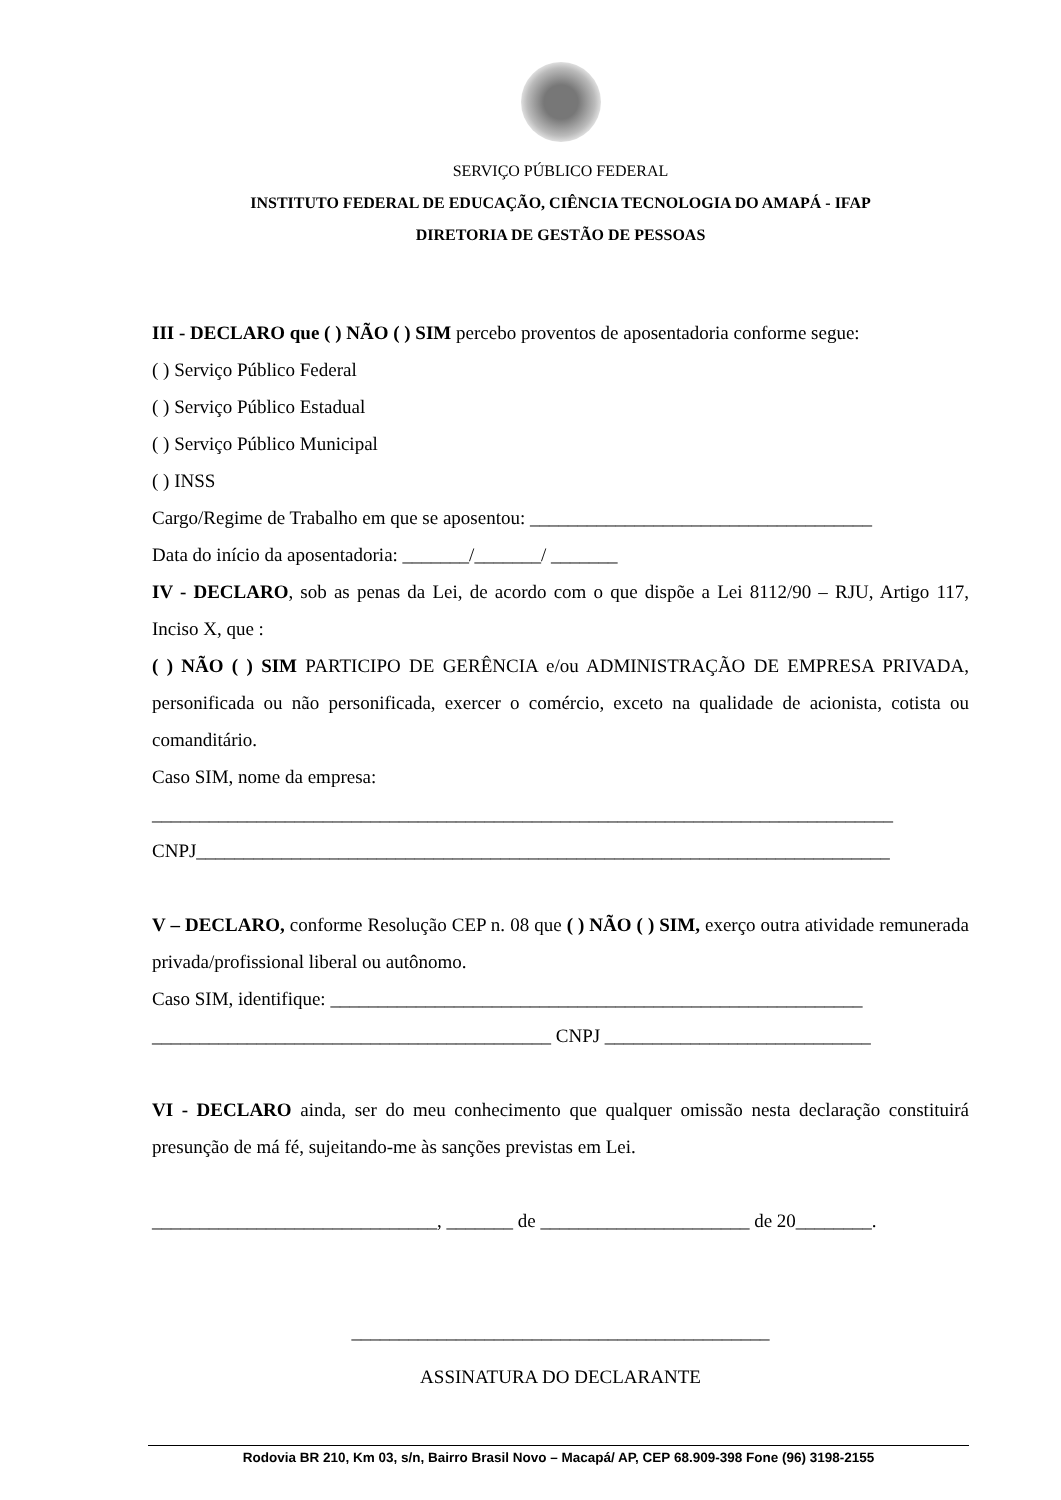SERVIÇO PÚBLICO FEDERAL
INSTITUTO FEDERAL DE EDUCAÇÃO, CIÊNCIA TECNOLOGIA DO AMAPÁ - IFAP
DIRETORIA DE GESTÃO DE PESSOAS
III - DECLARO que ( ) NÃO ( ) SIM percebo proventos de aposentadoria conforme segue:
( ) Serviço Público Federal
( ) Serviço Público Estadual
( ) Serviço Público Municipal
( ) INSS
Cargo/Regime de Trabalho em que se aposentou: ____________________________________
Data do início da aposentadoria: _______/_______/ _______
IV - DECLARO, sob as penas da Lei, de acordo com o que dispõe a Lei 8112/90 – RJU, Artigo 117, Inciso X, que :
( ) NÃO ( ) SIM PARTICIPO DE GERÊNCIA e/ou ADMINISTRAÇÃO DE EMPRESA PRIVADA, personificada ou não personificada, exercer o comércio, exceto na qualidade de acionista, cotista ou comanditário.
Caso SIM, nome da empresa:
______________________________________________________________________________
CNPJ_________________________________________________________________________
V – DECLARO, conforme Resolução CEP n. 08 que ( ) NÃO ( ) SIM, exerço outra atividade remunerada privada/profissional liberal ou autônomo.
Caso SIM, identifique: ________________________________________________________
__________________________________________ CNPJ ____________________________
VI - DECLARO ainda, ser do meu conhecimento que qualquer omissão nesta declaração constituirá presunção de má fé, sujeitando-me às sanções previstas em Lei.
______________________________, _______ de ______________________ de 20________.
____________________________________________
ASSINATURA DO DECLARANTE
Rodovia BR 210, Km 03, s/n, Bairro Brasil Novo – Macapá/ AP, CEP 68.909-398 Fone (96) 3198-2155